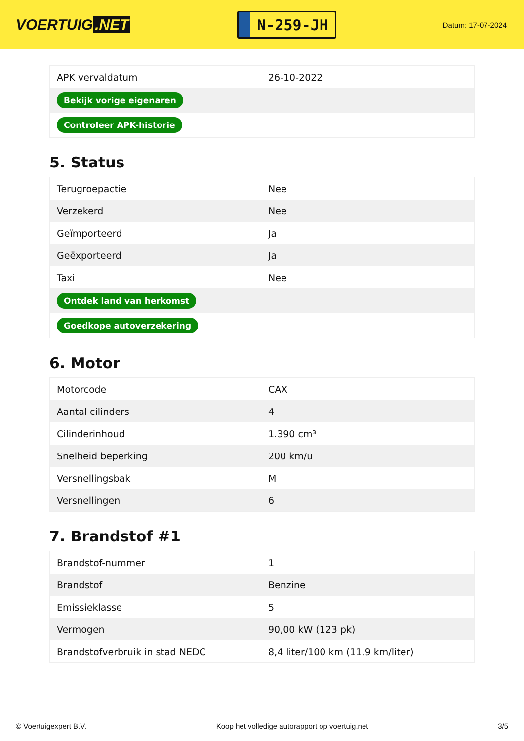VOERTUIG.NET
N-259-JH
Datum: 17-07-2024
| APK vervaldatum | 26-10-2022 |
| Bekijk vorige eigenaren | |
| Controleer APK-historie | |
5. Status
| Terugroepactie | Nee |
| Verzekerd | Nee |
| Geïmporteerd | Ja |
| Geëxporteerd | Ja |
| Taxi | Nee |
| Ontdek land van herkomst | |
| Goedkope autoverzekering | |
6. Motor
| Motorcode | CAX |
| Aantal cilinders | 4 |
| Cilinderinhoud | 1.390 cm³ |
| Snelheid beperking | 200 km/u |
| Versnellingsbak | M |
| Versnellingen | 6 |
7. Brandstof #1
| Brandstof-nummer | 1 |
| Brandstof | Benzine |
| Emissieklasse | 5 |
| Vermogen | 90,00 kW (123 pk) |
| Brandstofverbruik in stad NEDC | 8,4 liter/100 km (11,9 km/liter) |
© Voertuigexpert B.V. Koop het volledige autorapport op voertuig.net 3/5